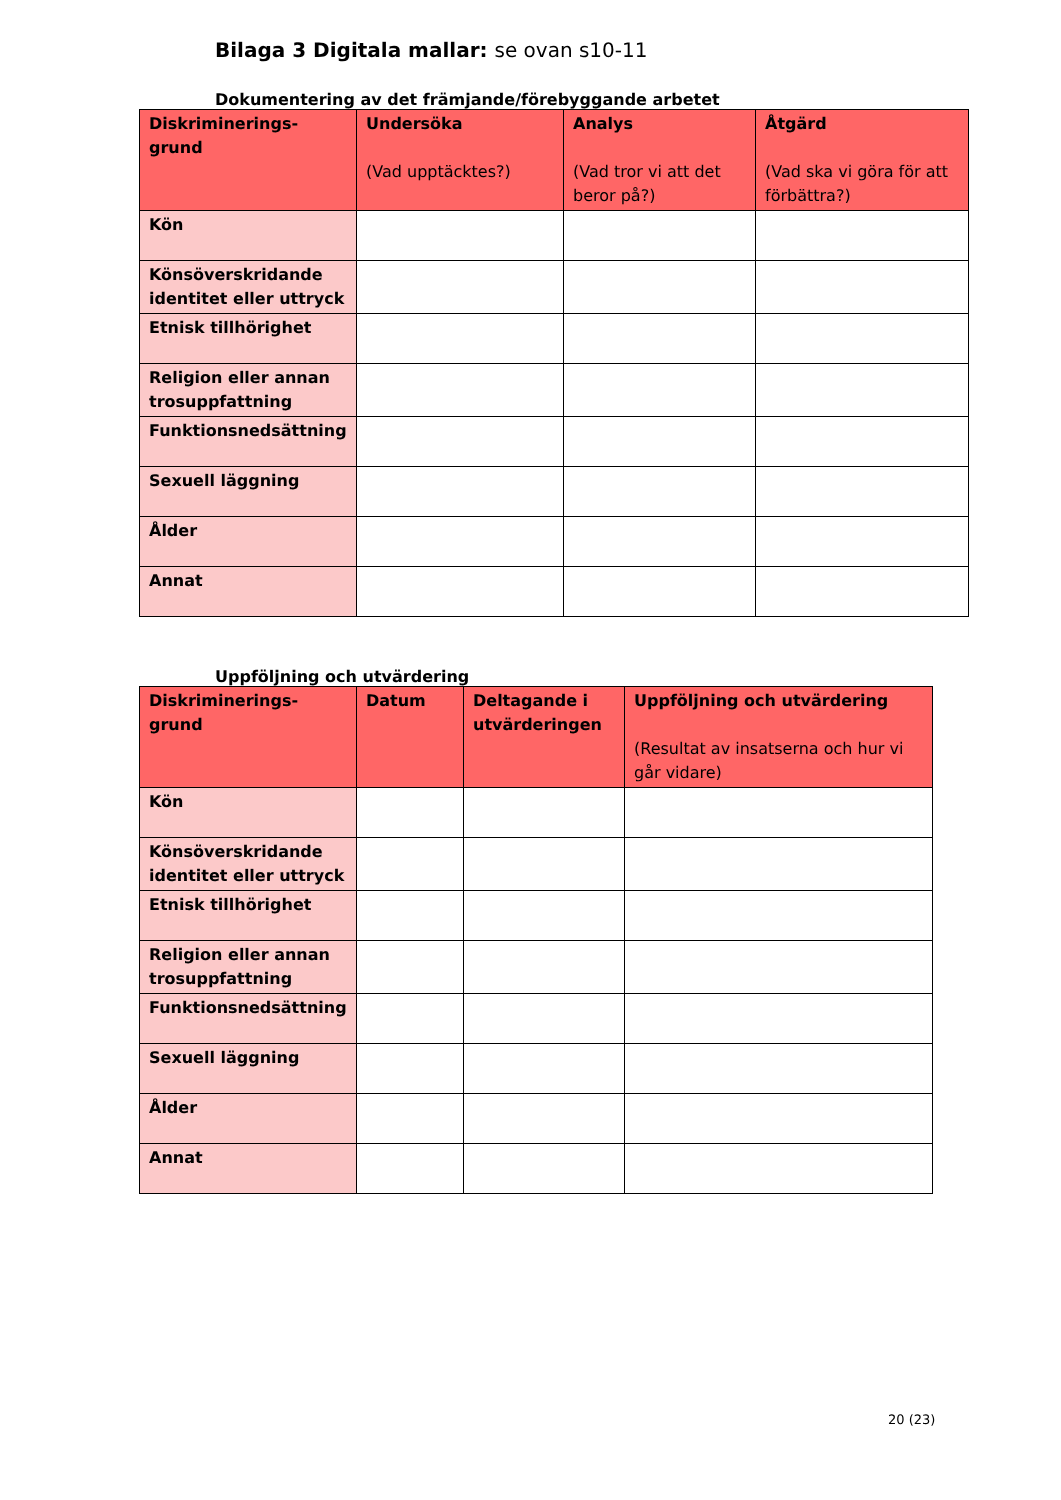Bilaga 3 Digitala mallar: se ovan s10-11
Dokumentering av det främjande/förebyggande arbetet
| Diskriminerings- grund | Undersöka (Vad upptäcktes?) | Analys (Vad tror vi att det beror på?) | Åtgärd (Vad ska vi göra för att förbättra?) |
| --- | --- | --- | --- |
| Kön | | | |
| Könsöverskridande identitet eller uttryck | | | |
| Etnisk tillhörighet | | | |
| Religion eller annan trosuppfattning | | | |
| Funktionsnedsättning | | | |
| Sexuell läggning | | | |
| Ålder | | | |
| Annat | | | |
Uppföljning och utvärdering
| Diskriminerings- grund | Datum | Deltagande i utvärderingen | Uppföljning och utvärdering (Resultat av insatserna och hur vi går vidare) |
| --- | --- | --- | --- |
| Kön | | | |
| Könsöverskridande identitet eller uttryck | | | |
| Etnisk tillhörighet | | | |
| Religion eller annan trosuppfattning | | | |
| Funktionsnedsättning | | | |
| Sexuell läggning | | | |
| Ålder | | | |
| Annat | | | |
20 (23)